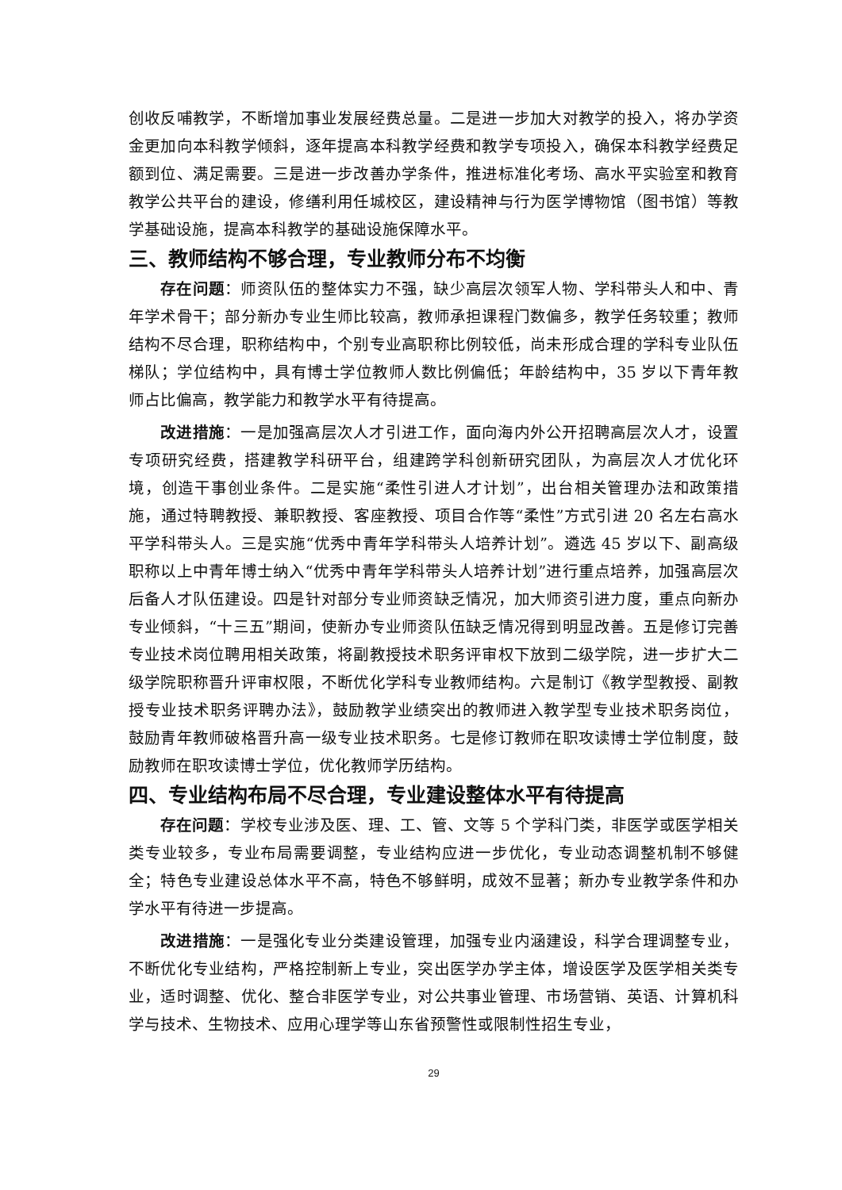创收反哺教学，不断增加事业发展经费总量。二是进一步加大对教学的投入，将办学资金更加向本科教学倾斜，逐年提高本科教学经费和教学专项投入，确保本科教学经费足额到位、满足需要。三是进一步改善办学条件，推进标准化考场、高水平实验室和教育教学公共平台的建设，修缮利用任城校区，建设精神与行为医学博物馆（图书馆）等教学基础设施，提高本科教学的基础设施保障水平。
三、教师结构不够合理，专业教师分布不均衡
存在问题：师资队伍的整体实力不强，缺少高层次领军人物、学科带头人和中、青年学术骨干；部分新办专业生师比较高，教师承担课程门数偏多，教学任务较重；教师结构不尽合理，职称结构中，个别专业高职称比例较低，尚未形成合理的学科专业队伍梯队；学位结构中，具有博士学位教师人数比例偏低；年龄结构中，35 岁以下青年教师占比偏高，教学能力和教学水平有待提高。
改进措施：一是加强高层次人才引进工作，面向海内外公开招聘高层次人才，设置专项研究经费，搭建教学科研平台，组建跨学科创新研究团队，为高层次人才优化环境，创造干事创业条件。二是实施“柔性引进人才计划”，出台相关管理办法和政策措施，通过特聘教授、兼职教授、客座教授、项目合作等“柔性”方式引进 20 名左右高水平学科带头人。三是实施“优秀中青年学科带头人培养计划”。遴选 45 岁以下、副高级职称以上中青年博士纳入“优秀中青年学科带头人培养计划”进行重点培养，加强高层次后备人才队伍建设。四是针对部分专业师资缺乏情况，加大师资引进力度，重点向新办专业倾斜，“十三五”期间，使新办专业师资队伍缺乏情况得到明显改善。五是修订完善专业技术岗位聘用相关政策，将副教授技术职务评审权下放到二级学院，进一步扩大二级学院职称晋升评审权限，不断优化学科专业教师结构。六是制订《教学型教授、副教授专业技术职务评聘办法》，鼓励教学业绩突出的教师进入教学型专业技术职务岗位，鼓励青年教师破格晋升高一级专业技术职务。七是修订教师在职攻读博士学位制度，鼓励教师在职攻读博士学位，优化教师学历结构。
四、专业结构布局不尽合理，专业建设整体水平有待提高
存在问题：学校专业涉及医、理、工、管、文等 5 个学科门类，非医学或医学相关类专业较多，专业布局需要调整，专业结构应进一步优化，专业动态调整机制不够健全；特色专业建设总体水平不高，特色不够鲜明，成效不显著；新办专业教学条件和办学水平有待进一步提高。
改进措施：一是强化专业分类建设管理，加强专业内涵建设，科学合理调整专业，不断优化专业结构，严格控制新上专业，突出医学办学主体，增设医学及医学相关类专业，适时调整、优化、整合非医学专业，对公共事业管理、市场营销、英语、计算机科学与技术、生物技术、应用心理学等山东省预警性或限制性招生专业，
29